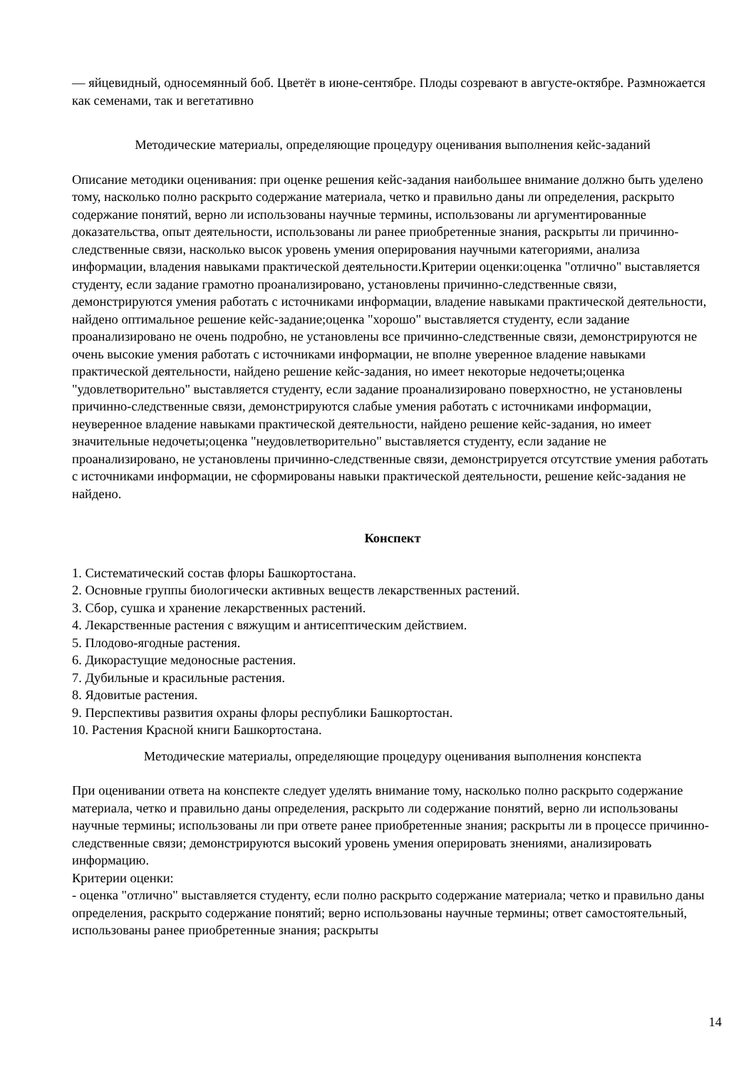— яйцевидный, односемянный боб. Цветёт в июне-сентябре. Плоды созревают в августе-октябре. Размножается как семенами, так и вегетативно
Методические материалы, определяющие процедуру оценивания выполнения кейс-заданий
Описание методики оценивания: при оценке решения кейс-задания наибольшее внимание должно быть уделено тому, насколько полно раскрыто содержание материала, четко и правильно даны ли определения, раскрыто содержание понятий, верно ли использованы научные термины, использованы ли аргументированные доказательства, опыт деятельности, использованы ли ранее приобретенные знания, раскрыты ли причинно-следственные связи, насколько высок уровень умения оперирования научными категориями, анализа информации, владения навыками практической деятельности.Критерии оценки:оценка "отлично" выставляется студенту, если задание грамотно проанализировано, установлены причинно-следственные связи, демонстрируются умения работать с источниками информации, владение навыками практической деятельности, найдено оптимальное решение кейс-задание;оценка "хорошо" выставляется студенту, если задание проанализировано не очень подробно, не установлены все причинно-следственные связи, демонстрируются не очень высокие умения работать с источниками информации, не вполне уверенное владение навыками практической деятельности, найдено решение кейс-задания, но имеет некоторые недочеты;оценка "удовлетворительно" выставляется студенту, если задание проанализировано поверхностно, не установлены причинно-следственные связи, демонстрируются слабые умения работать с источниками информации, неуверенное владение навыками практической деятельности, найдено решение кейс-задания, но имеет значительные недочеты;оценка "неудовлетворительно" выставляется студенту, если задание не проанализировано, не установлены причинно-следственные связи, демонстрируется отсутствие умения работать с источниками информации, не сформированы навыки практической деятельности, решение кейс-задания не найдено.
Конспект
1. Систематический состав флоры Башкортостана.
2. Основные группы биологически активных веществ лекарственных растений.
3. Сбор, сушка и хранение лекарственных растений.
4. Лекарственные растения с вяжущим и антисептическим действием.
5. Плодово-ягодные растения.
6. Дикорастущие медоносные растения.
7. Дубильные и красильные растения.
8. Ядовитые растения.
9. Перспективы развития охраны флоры республики Башкортостан.
10. Растения Красной книги Башкортостана.
Методические материалы, определяющие процедуру оценивания выполнения конспекта
При оценивании ответа на конспекте следует уделять внимание тому, насколько полно раскрыто содержание материала, четко и правильно даны определения, раскрыто ли содержание понятий, верно ли использованы научные термины; использованы ли при ответе ранее приобретенные знания; раскрыты ли в процессе причинно-следственные связи; демонстрируются высокий уровень умения оперировать знениями, анализировать информацию.
Критерии оценки:
- оценка "отлично" выставляется студенту, если полно раскрыто содержание материала; четко и правильно даны определения, раскрыто содержание понятий; верно использованы научные термины; ответ самостоятельный, использованы ранее приобретенные знания; раскрыты
14